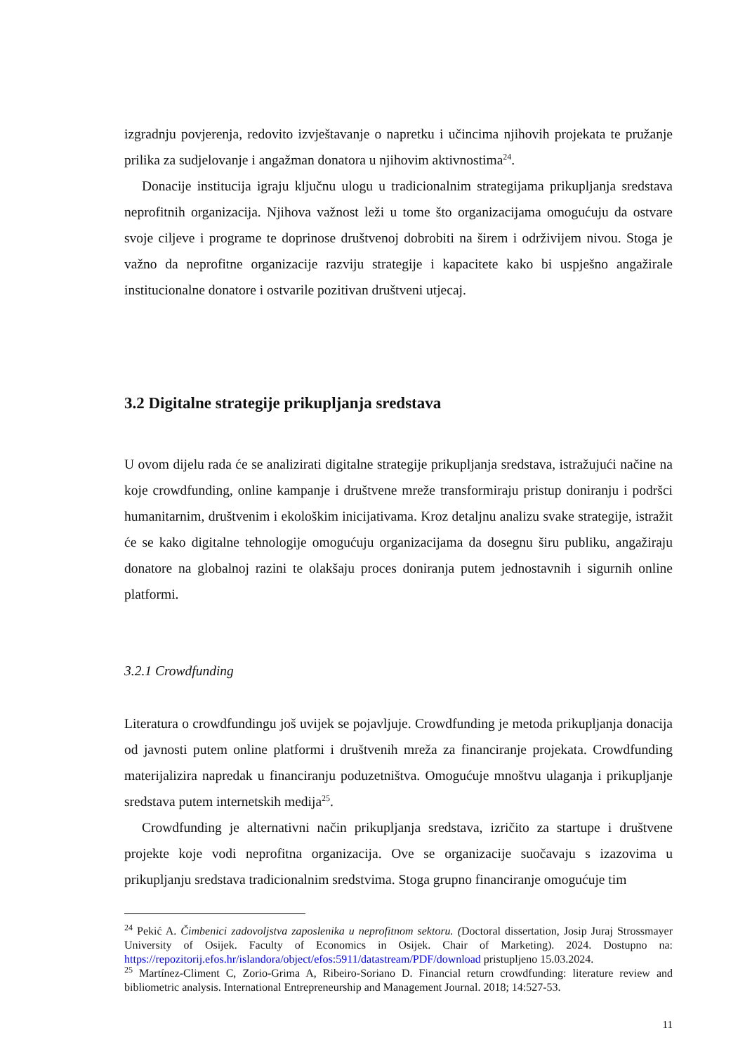izgradnju povjerenja, redovito izvještavanje o napretku i učincima njihovih projekata te pružanje prilika za sudjelovanje i angažman donatora u njihovim aktivnostima<sup>24</sup>.
Donacije institucija igraju ključnu ulogu u tradicionalnim strategijama prikupljanja sredstava neprofitnih organizacija. Njihova važnost leži u tome što organizacijama omogućuju da ostvare svoje ciljeve i programe te doprinose društvenoj dobrobiti na širem i održivijem nivou. Stoga je važno da neprofitne organizacije razviju strategije i kapacitete kako bi uspješno angažirale institucionalne donatore i ostvarile pozitivan društveni utjecaj.
3.2 Digitalne strategije prikupljanja sredstava
U ovom dijelu rada će se analizirati digitalne strategije prikupljanja sredstava, istražujući načine na koje crowdfunding, online kampanje i društvene mreže transformiraju pristup doniranju i podršci humanitarnim, društvenim i ekološkim inicijativama. Kroz detaljnu analizu svake strategije, istražit će se kako digitalne tehnologije omogućuju organizacijama da dosegnu širu publiku, angažiraju donatore na globalnoj razini te olakšaju proces doniranja putem jednostavnih i sigurnih online platformi.
3.2.1 Crowdfunding
Literatura o crowdfundingu još uvijek se pojavljuje. Crowdfunding je metoda prikupljanja donacija od javnosti putem online platformi i društvenih mreža za financiranje projekata. Crowdfunding materijalizira napredak u financiranju poduzetništva. Omogućuje mnoštvu ulaganja i prikupljanje sredstava putem internetskih medija<sup>25</sup>.
Crowdfunding je alternativni način prikupljanja sredstava, izričito za startupe i društvene projekte koje vodi neprofitna organizacija. Ove se organizacije suočavaju s izazovima u prikupljanju sredstava tradicionalnim sredstvima. Stoga grupno financiranje omogućuje tim
<sup>24</sup> Pekić A. Čimbenici zadovoljstva zaposlenika u neprofitnom sektoru. (Doctoral dissertation, Josip Juraj Strossmayer University of Osijek. Faculty of Economics in Osijek. Chair of Marketing). 2024. Dostupno na: https://repozitorij.efos.hr/islandora/object/efos:5911/datastream/PDF/download pristupljeno 15.03.2024.
<sup>25</sup> Martínez-Climent C, Zorio-Grima A, Ribeiro-Soriano D. Financial return crowdfunding: literature review and bibliometric analysis. International Entrepreneurship and Management Journal. 2018; 14:527-53.
11